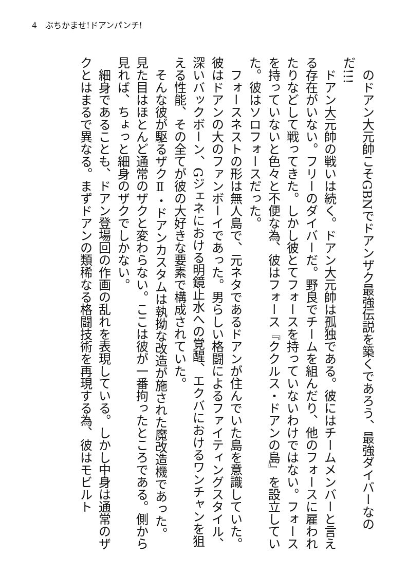4　ぶちかませ!ドアンパンチ!
　のドアン大元帥こそGBNでドアンザク最強伝説を築くであろう、最強ダイバーなのだ!!!
　ドアン大元帥の戦いは続く。ドアン大元帥は孤独である。彼にはチームメンバーと言える存在がいない。フリーのダイバーだ。野良でチームを組んだり、他のフォースに雇われたりなどして戦ってきた。しかし彼とてフォースを持っていないわけではない。フォースを持っていないと色々と不便な為、彼はフォース『ククルス・ドアンの島』を設立していた。彼はソロフォースだった。
　フォースネストの形は無人島で、元ネタであるドアンが住んでいた島を意識していた。彼はドアンの大のファンボーイであった。男らしい格闘によるファイティングスタイル、深いバックボーン、Gジェネにおける明鏡止水への覚醒、エクバにおけるワンチャンを狙える性能、その全てが彼の大好きな要素で構成されていた。
　そんな彼が駆るザクⅡ・ドアンカスタムは執拗な改造が施された魔改造機であった。見た目はほとんど通常のザクと変わらない。ここは彼が一番拘ったところである。側から見れば、ちょっと細身のザクでしかない。
　細身であることも、ドアン登場回の作画の乱れを表現している。しかし中身は通常のザクとはまるで異なる。まずドアンの類稀なる格闘技術を再現する為、彼はモビルト